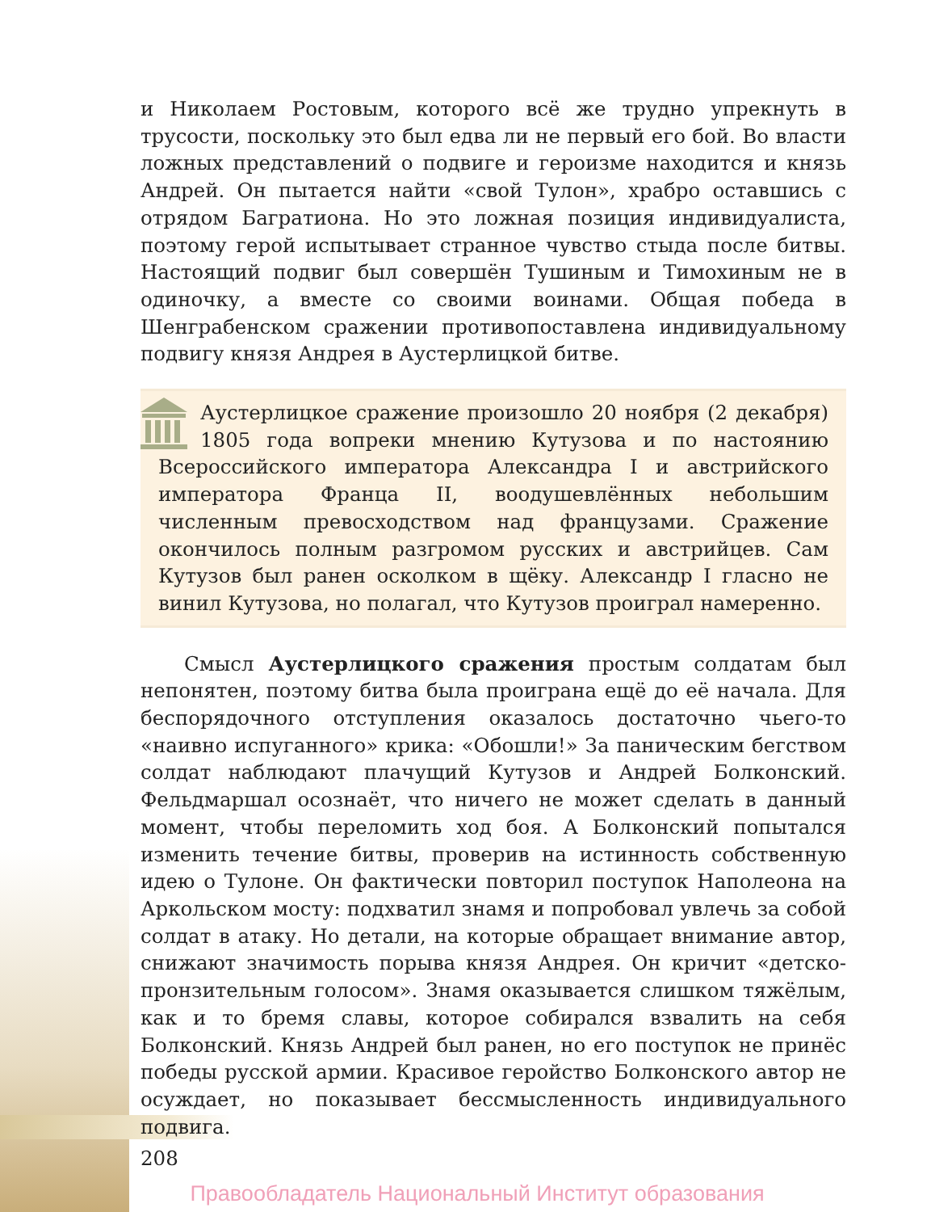и Николаем Ростовым, которого всё же трудно упрекнуть в трусости, поскольку это был едва ли не первый его бой. Во власти ложных представлений о подвиге и героизме находится и князь Андрей. Он пытается найти «свой Тулон», храбро оставшись с отрядом Багратиона. Но это ложная позиция индивидуалиста, поэтому герой испытывает странное чувство стыда после битвы. Настоящий подвиг был совершён Тушиным и Тимохиным не в одиночку, а вместе со своими воинами. Общая победа в Шенграбенском сражении противопоставлена индивидуальному подвигу князя Андрея в Аустерлицкой битве.
Аустерлицкое сражение произошло 20 ноября (2 декабря) 1805 года вопреки мнению Кутузова и по настоянию Всероссийского императора Александра I и австрийского императора Франца II, воодушевлённых небольшим численным превосходством над французами. Сражение окончилось полным разгромом русских и австрийцев. Сам Кутузов был ранен осколком в щёку. Александр I гласно не винил Кутузова, но полагал, что Кутузов проиграл намеренно.
Смысл Аустерлицкого сражения простым солдатам был непонятен, поэтому битва была проиграна ещё до её начала. Для беспорядочного отступления оказалось достаточно чьего-то «наивно испуганного» крика: «Обошли!» За паническим бегством солдат наблюдают плачущий Кутузов и Андрей Болконский. Фельдмаршал осознаёт, что ничего не может сделать в данный момент, чтобы переломить ход боя. А Болконский попытался изменить течение битвы, проверив на истинность собственную идею о Тулоне. Он фактически повторил поступок Наполеона на Аркольском мосту: подхватил знамя и попробовал увлечь за собой солдат в атаку. Но детали, на которые обращает внимание автор, снижают значимость порыва князя Андрея. Он кричит «детско-пронзительным голосом». Знамя оказывается слишком тяжёлым, как и то бремя славы, которое собирался взвалить на себя Болконский. Князь Андрей был ранен, но его поступок не принёс победы русской армии. Красивое геройство Болконского автор не осуждает, но показывает бессмысленность индивидуального подвига.
208
Правообладатель Национальный Институт образования